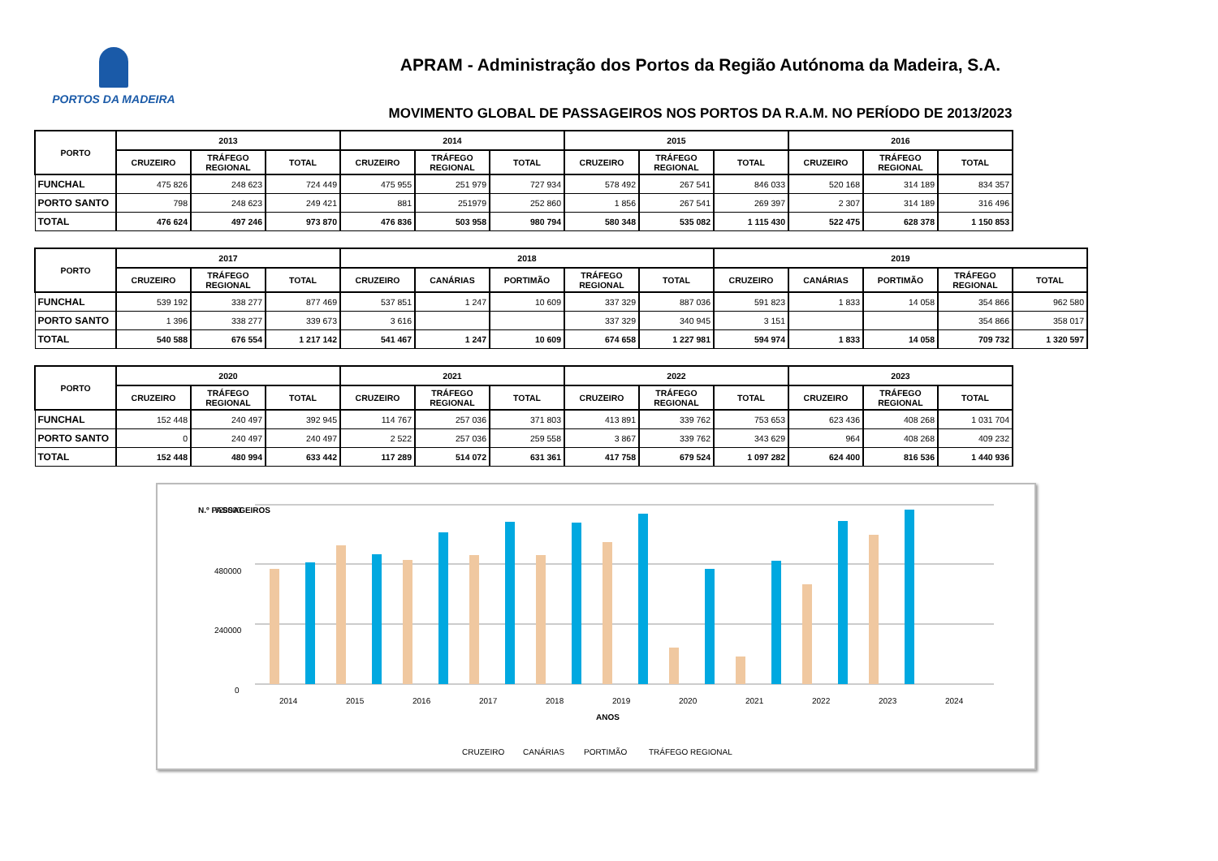PORTOS DA MADEIRA
APRAM - Administração dos Portos da Região Autónoma da Madeira, S.A.
MOVIMENTO GLOBAL DE PASSAGEIROS NOS PORTOS DA R.A.M. NO PERÍODO DE 2013/2023
| PORTO | 2013 | | | 2014 | | | 2015 | | | 2016 | | |
| --- | --- | --- | --- | --- | --- | --- | --- | --- | --- | --- | --- | --- |
| | CRUZEIRO | TRÁFEGO REGIONAL | TOTAL | CRUZEIRO | TRÁFEGO REGIONAL | TOTAL | CRUZEIRO | TRÁFEGO REGIONAL | TOTAL | CRUZEIRO | TRÁFEGO REGIONAL | TOTAL |
| FUNCHAL | 475 826 | 248 623 | 724 449 | 475 955 | 251 979 | 727 934 | 578 492 | 267 541 | 846 033 | 520 168 | 314 189 | 834 357 |
| PORTO SANTO | 798 | 248 623 | 249 421 | 881 | 251979 | 252 860 | 1 856 | 267 541 | 269 397 | 2 307 | 314 189 | 316 496 |
| TOTAL | 476 624 | 497 246 | 973 870 | 476 836 | 503 958 | 980 794 | 580 348 | 535 082 | 1 115 430 | 522 475 | 628 378 | 1 150 853 |
| PORTO | 2017 | | | 2018 | | | | | 2019 | | | | |
| --- | --- | --- | --- | --- | --- | --- | --- | --- | --- | --- | --- | --- | --- |
| | CRUZEIRO | TRÁFEGO REGIONAL | TOTAL | CRUZEIRO | CANÁRIAS | PORTIMÃO | TRÁFEGO REGIONAL | TOTAL | CRUZEIRO | CANÁRIAS | PORTIMÃO | TRÁFEGO REGIONAL | TOTAL |
| FUNCHAL | 539 192 | 338 277 | 877 469 | 537 851 | 1 247 | 10 609 | 337 329 | 887 036 | 591 823 | 1 833 | 14 058 | 354 866 | 962 580 |
| PORTO SANTO | 1 396 | 338 277 | 339 673 | 3 616 | | | 337 329 | 340 945 | 3 151 | | | 354 866 | 358 017 |
| TOTAL | 540 588 | 676 554 | 1 217 142 | 541 467 | 1 247 | 10 609 | 674 658 | 1 227 981 | 594 974 | 1 833 | 14 058 | 709 732 | 1 320 597 |
| PORTO | 2020 | | | 2021 | | | 2022 | | | 2023 | | |
| --- | --- | --- | --- | --- | --- | --- | --- | --- | --- | --- | --- | --- |
| | CRUZEIRO | TRÁFEGO REGIONAL | TOTAL | CRUZEIRO | TRÁFEGO REGIONAL | TOTAL | CRUZEIRO | TRÁFEGO REGIONAL | TOTAL | CRUZEIRO | TRÁFEGO REGIONAL | TOTAL |
| FUNCHAL | 152 448 | 240 497 | 392 945 | 114 767 | 257 036 | 371 803 | 413 891 | 339 762 | 753 653 | 623 436 | 408 268 | 1 031 704 |
| PORTO SANTO | 0 | 240 497 | 240 497 | 2 522 | 257 036 | 259 558 | 3 867 | 339 762 | 343 629 | 964 | 408 268 | 409 232 |
| TOTAL | 152 448 | 480 994 | 633 442 | 117 289 | 514 072 | 631 361 | 417 758 | 679 524 | 1 097 282 | 624 400 | 816 536 | 1 440 936 |
N.º PASSAGEIROS
720000
480000
240000
0
2014
2015
2016
2017
2018
2019
2020
2021
2022
2023
2024
ANOS
CRUZEIRO
CANÁRIAS
PORTIMÃO
TRÁFEGO REGIONAL